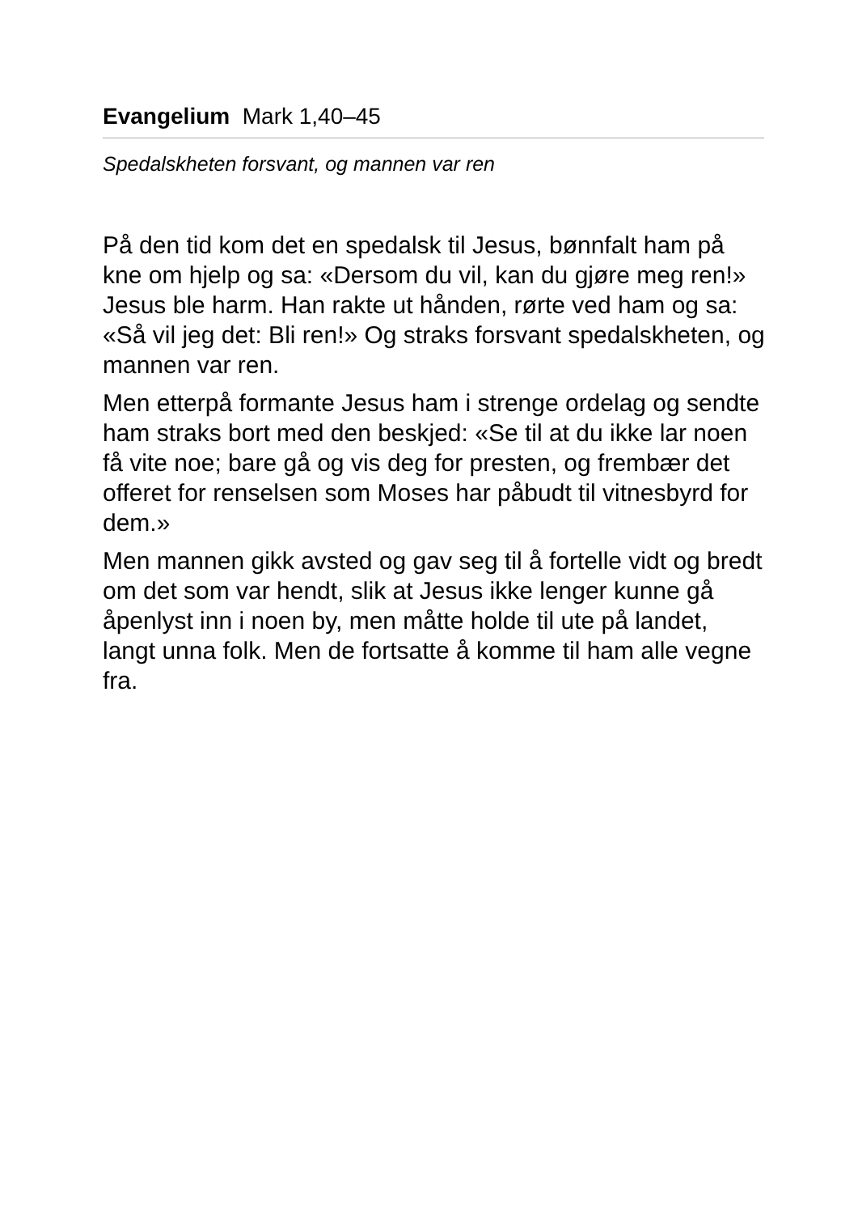Evangelium Mark 1,40–45
Spedalskheten forsvant, og mannen var ren
På den tid kom det en spedalsk til Jesus, bønnfalt ham på kne om hjelp og sa: «Dersom du vil, kan du gjøre meg ren!» Jesus ble harm. Han rakte ut hånden, rørte ved ham og sa: «Så vil jeg det: Bli ren!» Og straks forsvant spedalskheten, og mannen var ren.
Men etterpå formante Jesus ham i strenge ordelag og sendte ham straks bort med den beskjed: «Se til at du ikke lar noen få vite noe; bare gå og vis deg for presten, og frembær det offeret for renselsen som Moses har påbudt til vitnesbyrd for dem.»
Men mannen gikk avsted og gav seg til å fortelle vidt og bredt om det som var hendt, slik at Jesus ikke lenger kunne gå åpenlyst inn i noen by, men måtte holde til ute på landet, langt unna folk. Men de fortsatte å komme til ham alle vegne fra.